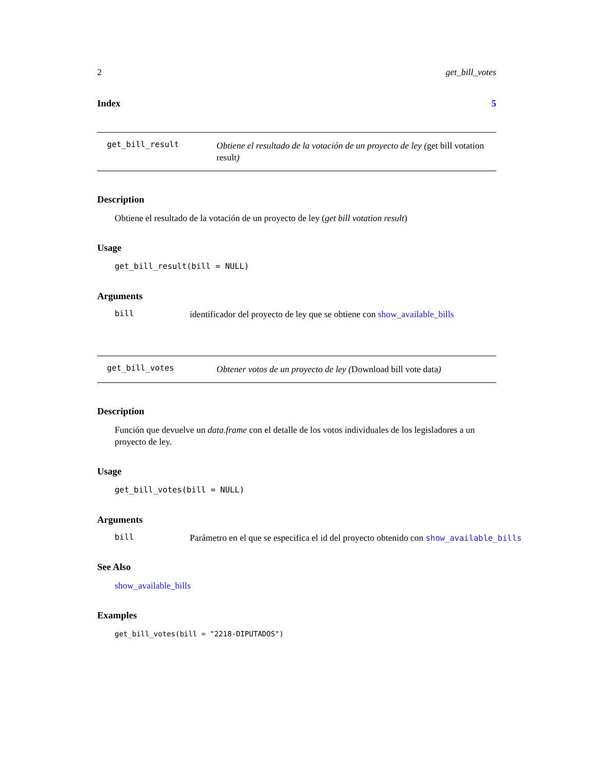2 get_bill_votes
Index 5
get_bill_result
Obtiene el resultado de la votación de un proyecto de ley (get bill votation result)
Description
Obtiene el resultado de la votación de un proyecto de ley (get bill votation result)
Usage
get_bill_result(bill = NULL)
Arguments
bill identificador del proyecto de ley que se obtiene con show_available_bills
get_bill_votes
Obtener votos de un proyecto de ley (Download bill vote data)
Description
Función que devuelve un data.frame con el detalle de los votos individuales de los legisladores a un proyecto de ley.
Usage
get_bill_votes(bill = NULL)
Arguments
bill Parámetro en el que se especifica el id del proyecto obtenido con show_available_bills
See Also
show_available_bills
Examples
get_bill_votes(bill = "2218-DIPUTADOS")